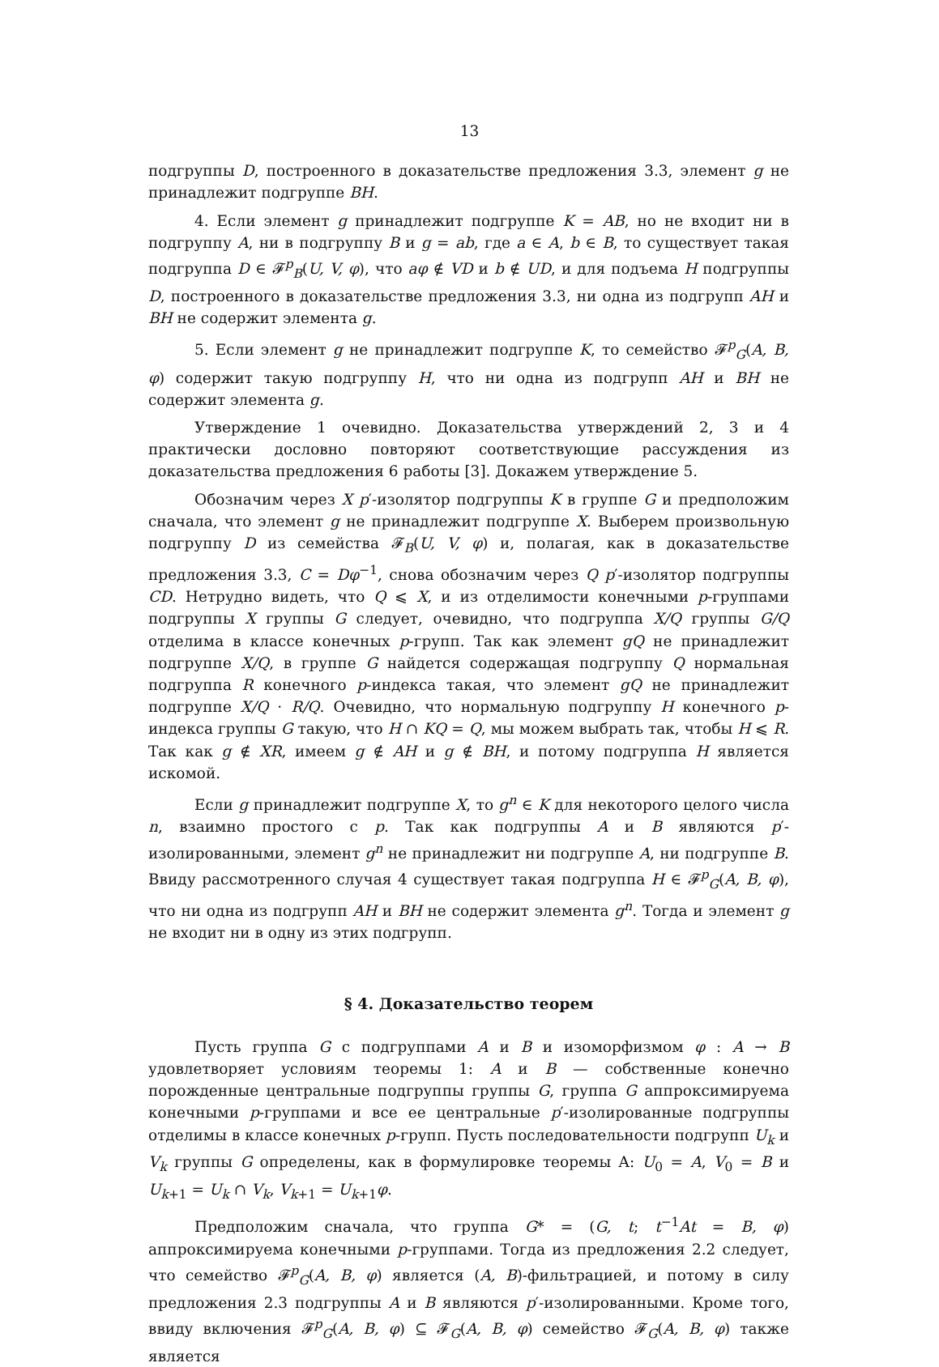13
подгруппы D, построенного в доказательстве предложения 3.3, элемент g не принадлежит подгруппе BH.
4. Если элемент g принадлежит подгруппе K = AB, но не входит ни в подгруппу A, ни в подгруппу B и g = ab, где a ∈ A, b ∈ B, то существует такая подгруппа D ∈ 𝓕<sup>p</sup><sub>B</sub>(U, V, φ), что aφ ∉ VD и b ∉ UD, и для подъема H подгруппы D, построенного в доказательстве предложения 3.3, ни одна из подгрупп AH и BH не содержит элемента g.
5. Если элемент g не принадлежит подгруппе K, то семейство 𝓕<sup>p</sup><sub>G</sub>(A, B, φ) содержит такую подгруппу H, что ни одна из подгрупп AH и BH не содержит элемента g.
Утверждение 1 очевидно. Доказательства утверждений 2, 3 и 4 практически дословно повторяют соответствующие рассуждения из доказательства предложения 6 работы [3]. Докажем утверждение 5.
Обозначим через X p′-изолятор подгруппы K в группе G и предположим сначала, что элемент g не принадлежит подгруппе X. Выберем произвольную подгруппу D из семейства 𝓕<sub>B</sub>(U, V, φ) и, полагая, как в доказательстве предложения 3.3, C = Dφ<sup>−1</sup>, снова обозначим через Q p′-изолятор подгруппы CD. Нетрудно видеть, что Q ⩽ X, и из отделимости конечными p-группами подгруппы X группы G следует, очевидно, что подгруппа X/Q группы G/Q отделима в классе конечных p-групп. Так как элемент gQ не принадлежит подгруппе X/Q, в группе G найдется содержащая подгруппу Q нормальная подгруппа R конечного p-индекса такая, что элемент gQ не принадлежит подгруппе X/Q · R/Q. Очевидно, что нормальную подгруппу H конечного p-индекса группы G такую, что H ∩ KQ = Q, мы можем выбрать так, чтобы H ⩽ R. Так как g ∉ XR, имеем g ∉ AH и g ∉ BH, и потому подгруппа H является искомой.
Если g принадлежит подгруппе X, то g<sup>n</sup> ∈ K для некоторого целого числа n, взаимно простого с p. Так как подгруппы A и B являются p′-изолированными, элемент g<sup>n</sup> не принадлежит ни подгруппе A, ни подгруппе B. Ввиду рассмотренного случая 4 существует такая подгруппа H ∈ 𝓕<sup>p</sup><sub>G</sub>(A, B, φ), что ни одна из подгрупп AH и BH не содержит элемента g<sup>n</sup>. Тогда и элемент g не входит ни в одну из этих подгрупп.
§ 4. Доказательство теорем
Пусть группа G с подгруппами A и B и изоморфизмом φ : A → B удовлетворяет условиям теоремы 1: A и B — собственные конечно порожденные центральные подгруппы группы G, группа G аппроксимируема конечными p-группами и все ее центральные p′-изолированные подгруппы отделимы в классе конечных p-групп. Пусть последовательности подгрупп U<sub>k</sub> и V<sub>k</sub> группы G определены, как в формулировке теоремы A: U<sub>0</sub> = A, V<sub>0</sub> = B и U<sub>k+1</sub> = U<sub>k</sub> ∩ V<sub>k</sub>, V<sub>k+1</sub> = U<sub>k+1</sub>φ.
Предположим сначала, что группа G* = (G, t; t<sup>−1</sup>At = B, φ) аппроксимируема конечными p-группами. Тогда из предложения 2.2 следует, что семейство 𝓕<sup>p</sup><sub>G</sub>(A, B, φ) является (A, B)-фильтрацией, и потому в силу предложения 2.3 подгруппы A и B являются p′-изолированными. Кроме того, ввиду включения 𝓕<sup>p</sup><sub>G</sub>(A, B, φ) ⊆ 𝓕<sub>G</sub>(A, B, φ) семейство 𝓕<sub>G</sub>(A, B, φ) также является